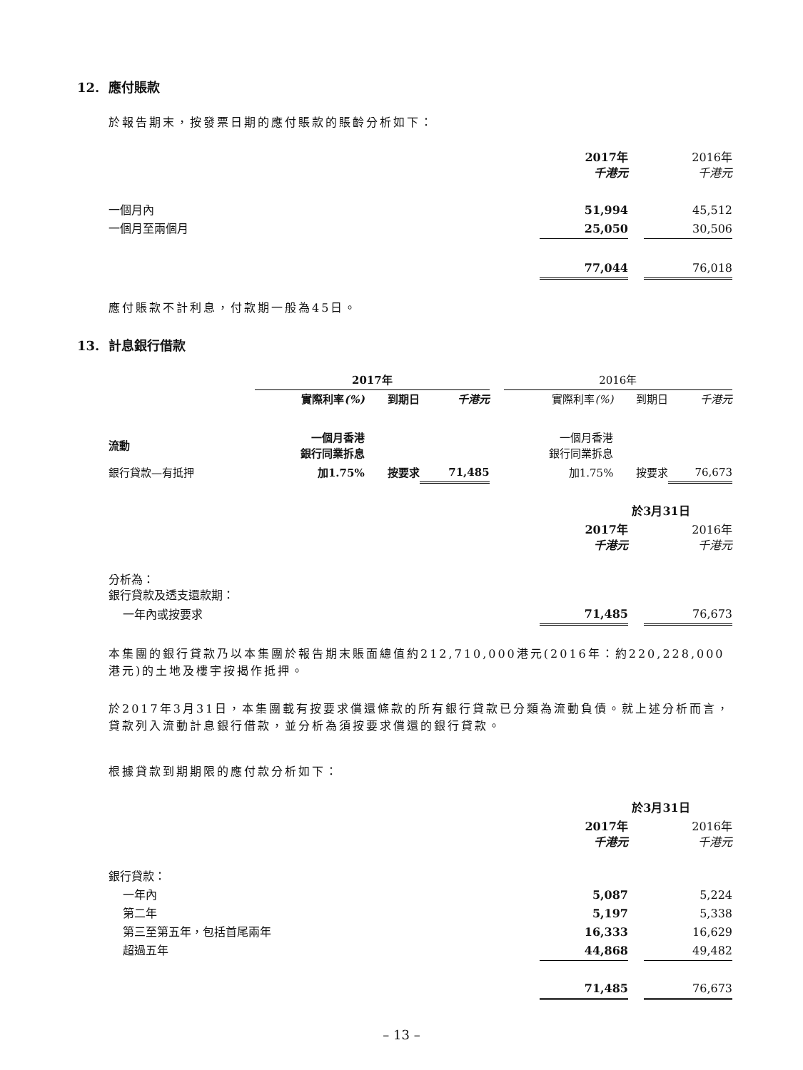12. 應付賬款
於報告期末，按發票日期的應付賬款的賬齡分析如下：
| | 2017年 千港元 | | 2016年 千港元 |
| 一個月內 | 51,994 | | 45,512 |
| 一個月至兩個月 | 25,050 | | 30,506 |
| | 77,044 | | 76,018 |
應付賬款不計利息，付款期一般為45日。
13. 計息銀行借款
| | 2017年 | | | | 2016年 | | |
| | 實際利率 (%) | 到期日 | 千港元 | | 實際利率 (%) | 到期日 | 千港元 |
| 流動 | 一個月香港 銀行同業拆息 | | | | 一個月香港 銀行同業拆息 | | |
| 銀行貸款—有抵押 | 加1.75% | 按要求 | 71,485 | | 加1.75% | 按要求 | 76,673 |
| | 於3月31日 | | |
| | 2017年 千港元 | | 2016年 千港元 |
| 分析為： 銀行貸款及透支還款期： | | | |
| 一年內或按要求 | 71,485 | | 76,673 |
本集團的銀行貸款乃以本集團於報告期末賬面總值約212,710,000港元(2016年：約220,228,000港元)的土地及樓宇按揭作抵押。
於2017年3月31日，本集團載有按要求償還條款的所有銀行貸款已分類為流動負債。就上述分析而言，貸款列入流動計息銀行借款，並分析為須按要求償還的銀行貸款。
根據貸款到期期限的應付款分析如下：
| | 於3月31日 | | |
| | 2017年 千港元 | | 2016年 千港元 |
| 銀行貸款： | | | |
| 一年內 | 5,087 | | 5,224 |
| 第二年 | 5,197 | | 5,338 |
| 第三至第五年，包括首尾兩年 | 16,333 | | 16,629 |
| 超過五年 | 44,868 | | 49,482 |
| | 71,485 | | 76,673 |
– 13 –